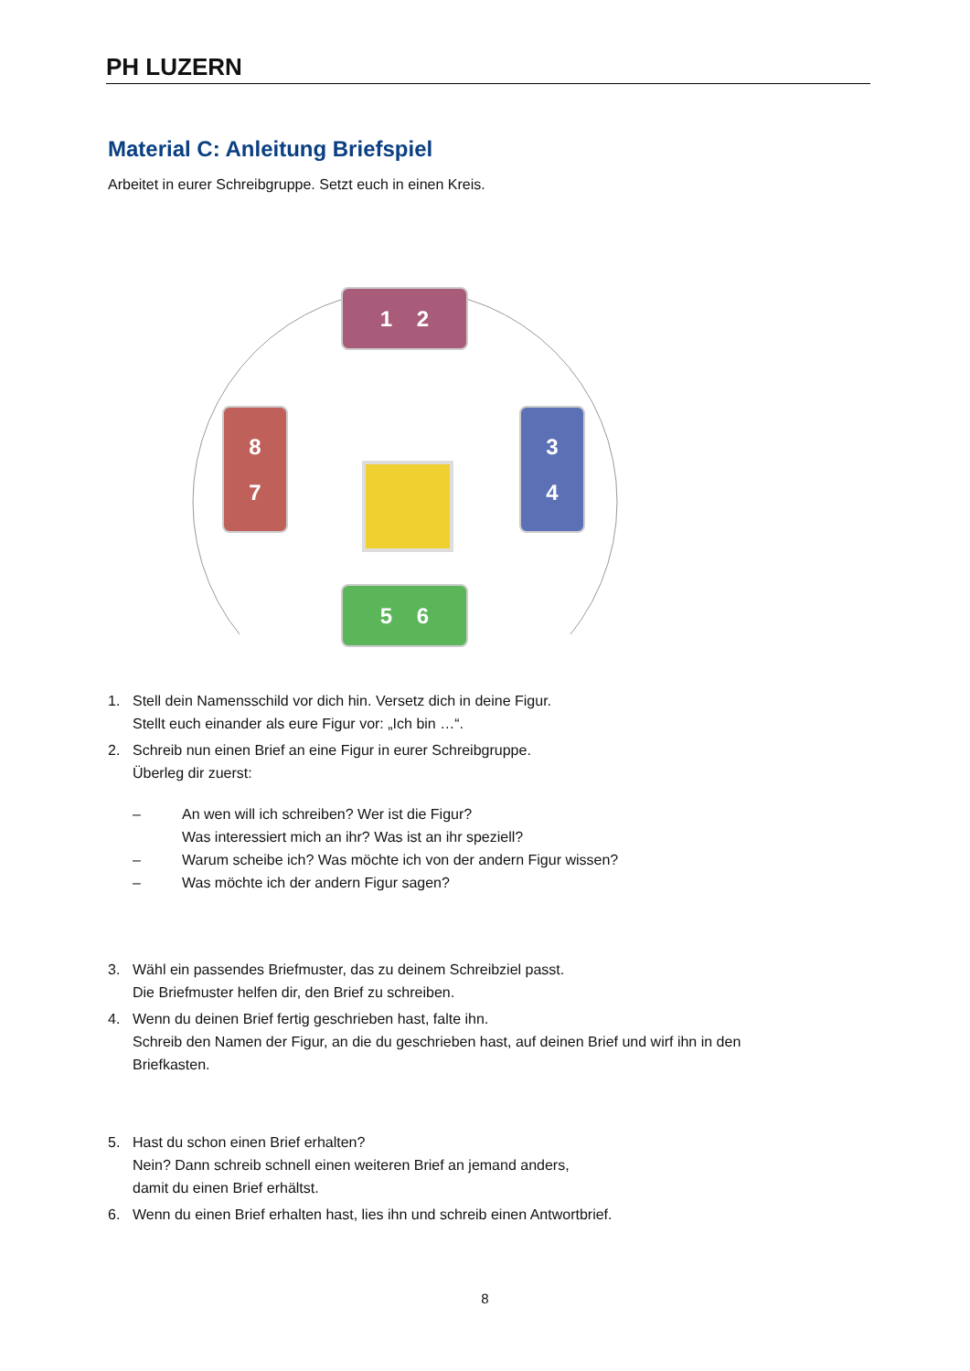PH LUZERN
Material C: Anleitung Briefspiel
Arbeitet in eurer Schreibgruppe. Setzt euch in einen Kreis.
1 2
8
7
3
4
5 6
1. Stell dein Namensschild vor dich hin. Versetz dich in deine Figur.
Stellt euch einander als eure Figur vor: „Ich bin …“.
2. Schreib nun einen Brief an eine Figur in eurer Schreibgruppe.
Überleg dir zuerst:
– An wen will ich schreiben? Wer ist die Figur?
Was interessiert mich an ihr? Was ist an ihr speziell?
– Warum scheibe ich? Was möchte ich von der andern Figur wissen?
– Was möchte ich der andern Figur sagen?
3. Wähl ein passendes Briefmuster, das zu deinem Schreibziel passt.
Die Briefmuster helfen dir, den Brief zu schreiben.
4. Wenn du deinen Brief fertig geschrieben hast, falte ihn.
Schreib den Namen der Figur, an die du geschrieben hast, auf deinen Brief und wirf ihn in den Briefkasten.
5. Hast du schon einen Brief erhalten?
Nein? Dann schreib schnell einen weiteren Brief an jemand anders,
damit du einen Brief erhältst.
6. Wenn du einen Brief erhalten hast, lies ihn und schreib einen Antwortbrief.
8